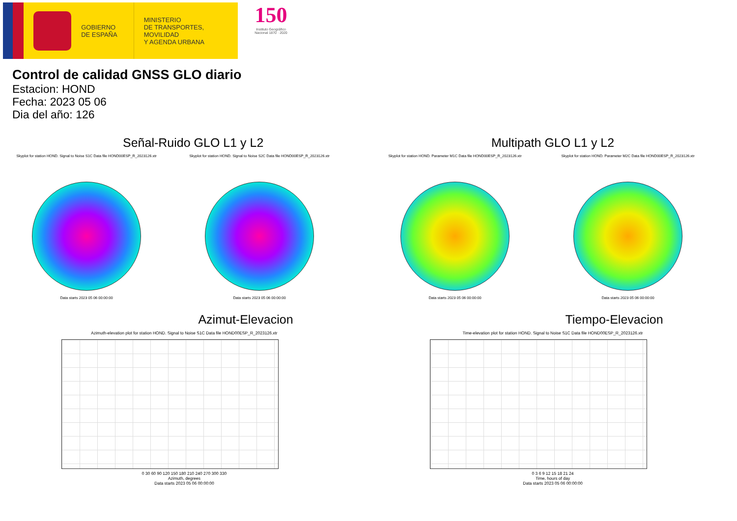GOBIERNO
DE ESPAÑA
MINISTERIO
DE TRANSPORTES, MOVILIDAD
Y AGENDA URBANA
150
Instituto Geográfico Nacional 1870 · 2020
Control de calidad GNSS GLO diario
Estacion: HOND
Fecha: 2023 05 06
Dia del año: 126
Señal-Ruido GLO L1 y L2
Skyplot for station HOND. Signal to Noise S1C Data file HOND00ESP_R_2023126.xtr
Data starts 2023 05 06 00:00:00
Skyplot for station HOND. Signal to Noise S2C Data file HOND00ESP_R_2023126.xtr
Data starts 2023 05 06 00:00:00
Multipath GLO L1 y L2
Skyplot for station HOND. Parameter M1C Data file HOND00ESP_R_2023126.xtr
Data starts 2023 05 06 00:00:00
Skyplot for station HOND. Parameter M2C Data file HOND00ESP_R_2023126.xtr
Data starts 2023 05 06 00:00:00
Azimut-Elevacion
Azimuth-elevation plot for station HOND. Signal to Noise S1C Data file HOND00ESP_R_2023126.xtr
0 30 60 90 120 150 180 210 240 270 300 330
Azimuth, degrees
Data starts 2023 05 06 00:00:00
Tiempo-Elevacion
Time-elevation plot for station HOND. Signal to Noise S1C Data file HOND00ESP_R_2023126.xtr
0 3 6 9 12 15 18 21 24
Time, hours of day
Data starts 2023 05 06 00:00:00